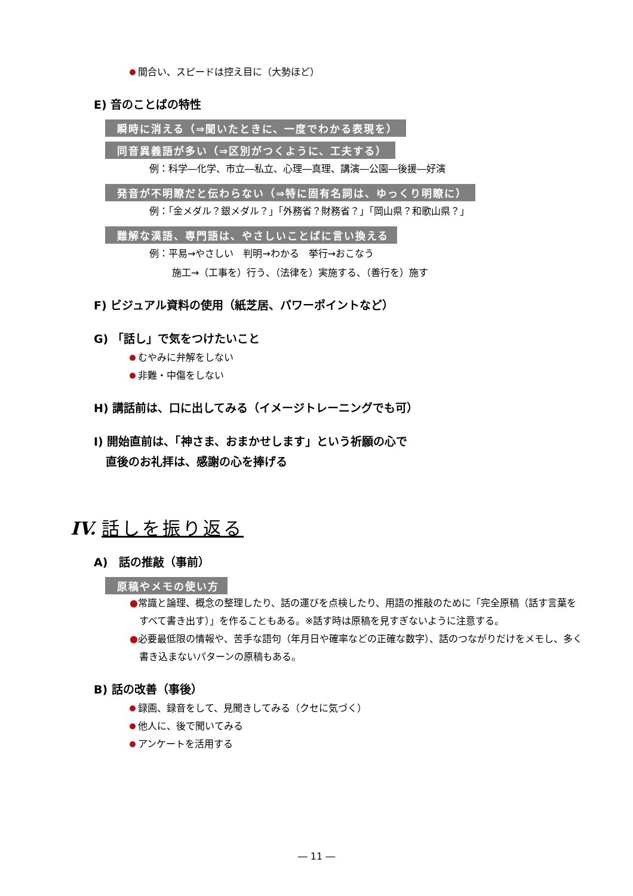間合い、スピードは控え目に（大勢ほど）
E) 音のことばの特性
瞬時に消える（⇒聞いたときに、一度でわかる表現を）
同音異義語が多い（⇒区別がつくように、工夫する）
例：科学―化学、市立―私立、心理―真理、講演―公園―後援―好演
発音が不明瞭だと伝わらない（⇒特に固有名詞は、ゆっくり明瞭に）
例：「金メダル？銀メダル？」「外務省？財務省？」「岡山県？和歌山県？」
難解な漢語、専門語は、やさしいことばに言い換える
例：平易→やさしい　判明→わかる　挙行→おこなう
施工→（工事を）行う、（法律を）実施する、（善行を）施す
F) ビジュアル資料の使用（紙芝居、パワーポイントなど）
G) 「話し」で気をつけたいこと
むやみに弁解をしない
非難・中傷をしない
H) 講話前は、口に出してみる（イメージトレーニングでも可）
I) 開始直前は、「神さま、おまかせします」という祈願の心で
直後のお礼拝は、感謝の心を捧げる
IV. 話しを振り返る
A)　話の推敲（事前）
原稿やメモの使い方
●常識と論理、概念の整理したり、話の運びを点検したり、用語の推敲のために「完全原稿（話す言葉をすべて書き出す）」を作ることもある。※話す時は原稿を見すぎないように注意する。
●必要最低限の情報や、苦手な語句（年月日や確率などの正確な数字）、話のつながりだけをメモし、多く書き込まないパターンの原稿もある。
B) 話の改善（事後）
録画、録音をして、見聞きしてみる（クセに気づく）
他人に、後で聞いてみる
アンケートを活用する
― 11 ―